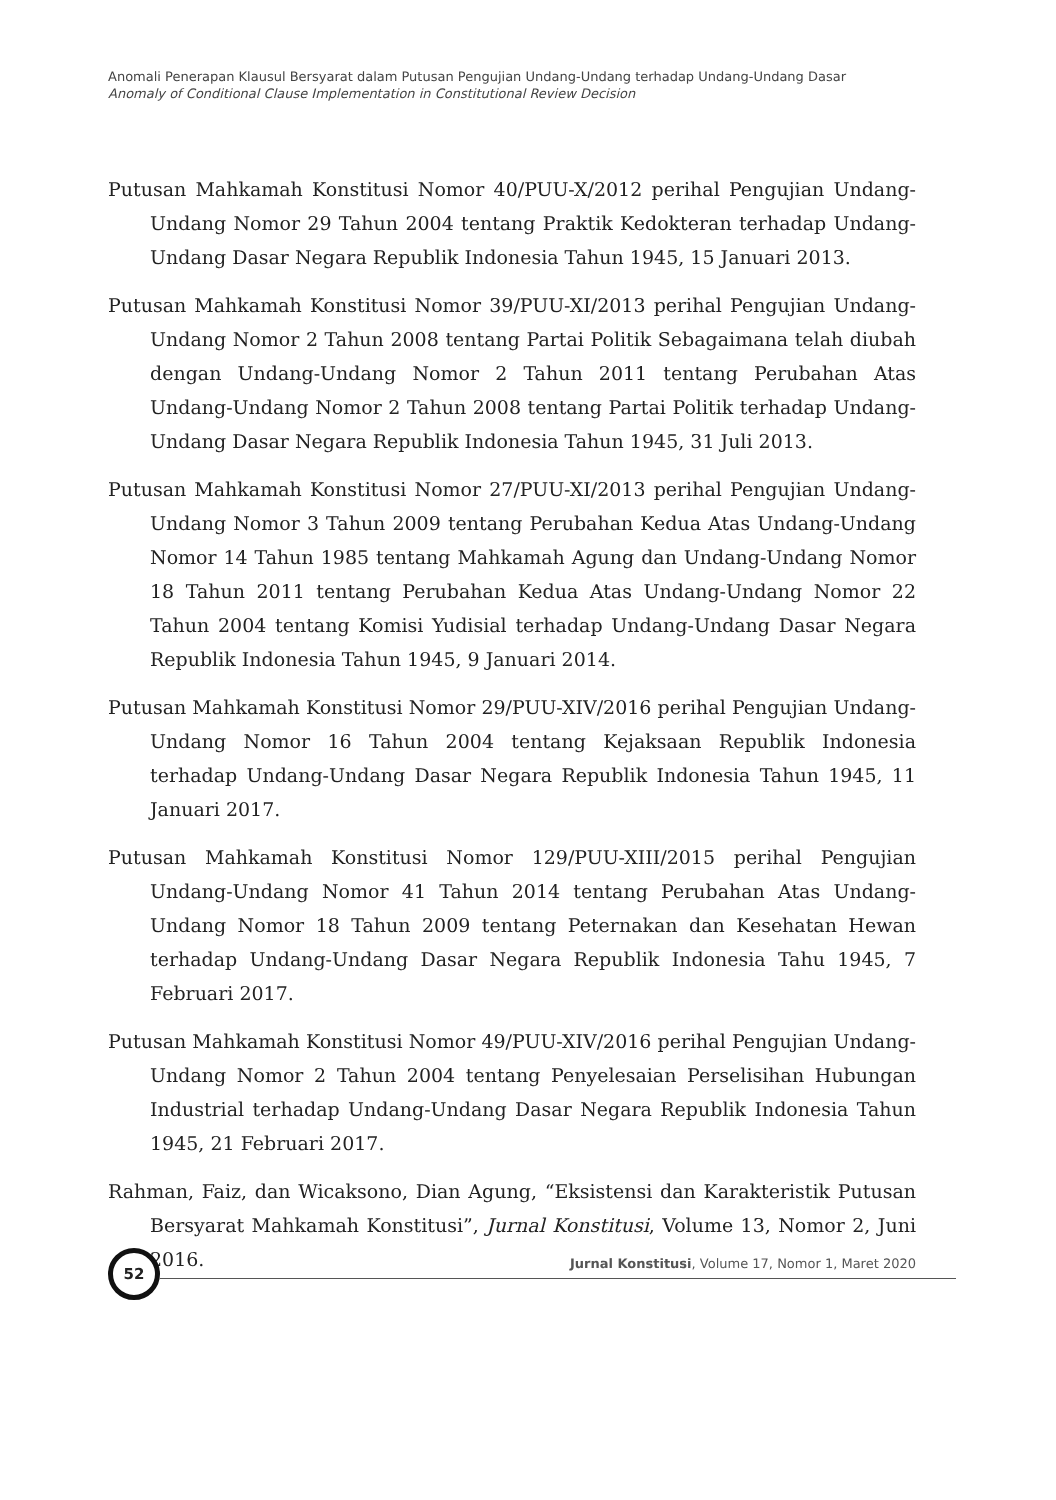Anomali Penerapan Klausul Bersyarat dalam Putusan Pengujian Undang-Undang terhadap Undang-Undang Dasar
Anomaly of Conditional Clause Implementation in Constitutional Review Decision
Putusan Mahkamah Konstitusi Nomor 40/PUU-X/2012 perihal Pengujian Undang-Undang Nomor 29 Tahun 2004 tentang Praktik Kedokteran terhadap Undang-Undang Dasar Negara Republik Indonesia Tahun 1945, 15 Januari 2013.
Putusan Mahkamah Konstitusi Nomor 39/PUU-XI/2013 perihal Pengujian Undang-Undang Nomor 2 Tahun 2008 tentang Partai Politik Sebagaimana telah diubah dengan Undang-Undang Nomor 2 Tahun 2011 tentang Perubahan Atas Undang-Undang Nomor 2 Tahun 2008 tentang Partai Politik terhadap Undang-Undang Dasar Negara Republik Indonesia Tahun 1945, 31 Juli 2013.
Putusan Mahkamah Konstitusi Nomor 27/PUU-XI/2013 perihal Pengujian Undang-Undang Nomor 3 Tahun 2009 tentang Perubahan Kedua Atas Undang-Undang Nomor 14 Tahun 1985 tentang Mahkamah Agung dan Undang-Undang Nomor 18 Tahun 2011 tentang Perubahan Kedua Atas Undang-Undang Nomor 22 Tahun 2004 tentang Komisi Yudisial terhadap Undang-Undang Dasar Negara Republik Indonesia Tahun 1945, 9 Januari 2014.
Putusan Mahkamah Konstitusi Nomor 29/PUU-XIV/2016 perihal Pengujian Undang-Undang Nomor 16 Tahun 2004 tentang Kejaksaan Republik Indonesia terhadap Undang-Undang Dasar Negara Republik Indonesia Tahun 1945, 11 Januari 2017.
Putusan Mahkamah Konstitusi Nomor 129/PUU-XIII/2015 perihal Pengujian Undang-Undang Nomor 41 Tahun 2014 tentang Perubahan Atas Undang-Undang Nomor 18 Tahun 2009 tentang Peternakan dan Kesehatan Hewan terhadap Undang-Undang Dasar Negara Republik Indonesia Tahu 1945, 7 Februari 2017.
Putusan Mahkamah Konstitusi Nomor 49/PUU-XIV/2016 perihal Pengujian Undang-Undang Nomor 2 Tahun 2004 tentang Penyelesaian Perselisihan Hubungan Industrial terhadap Undang-Undang Dasar Negara Republik Indonesia Tahun 1945, 21 Februari 2017.
Rahman, Faiz, dan Wicaksono, Dian Agung, “Eksistensi dan Karakteristik Putusan Bersyarat Mahkamah Konstitusi”, Jurnal Konstitusi, Volume 13, Nomor 2, Juni 2016.
52
Jurnal Konstitusi, Volume 17, Nomor 1, Maret 2020